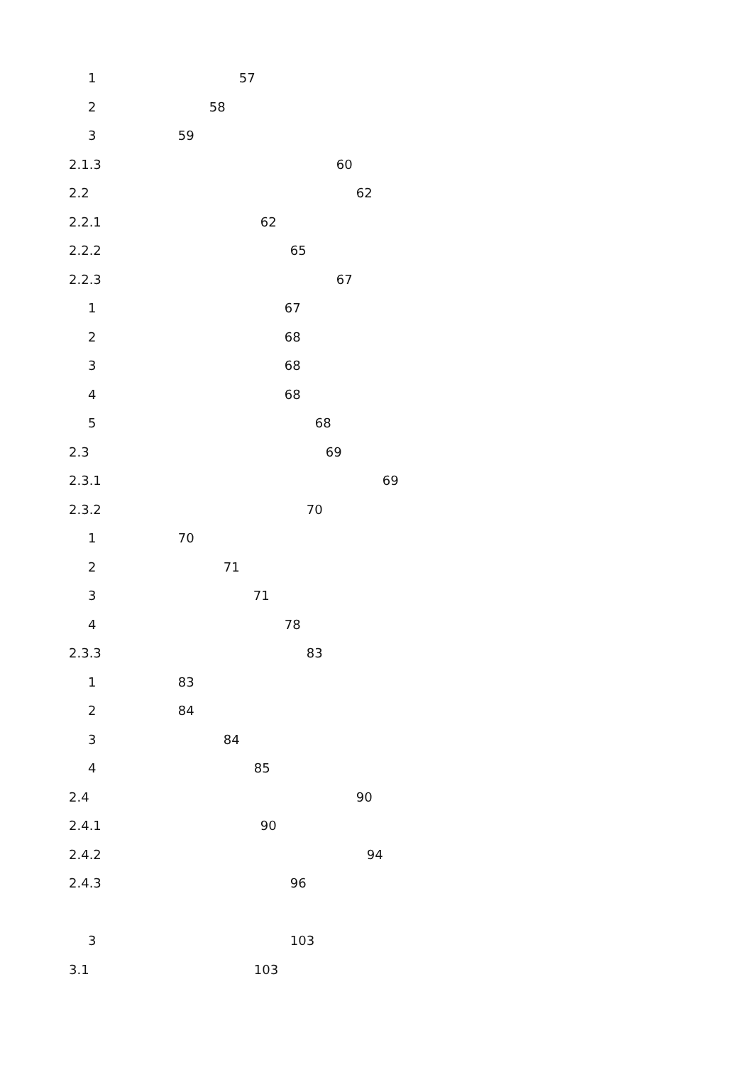1 57
2 58
3 59
2.1.3 60
2.2 62
2.2.1 62
2.2.2 65
2.2.3 67
1 67
2 68
3 68
4 68
5 68
2.3 69
2.3.1 69
2.3.2 70
1 70
2 71
3 71
4 78
2.3.3 83
1 83
2 84
3 84
4 85
2.4 90
2.4.1 90
2.4.2 94
2.4.3 96
3 103
3.1 103